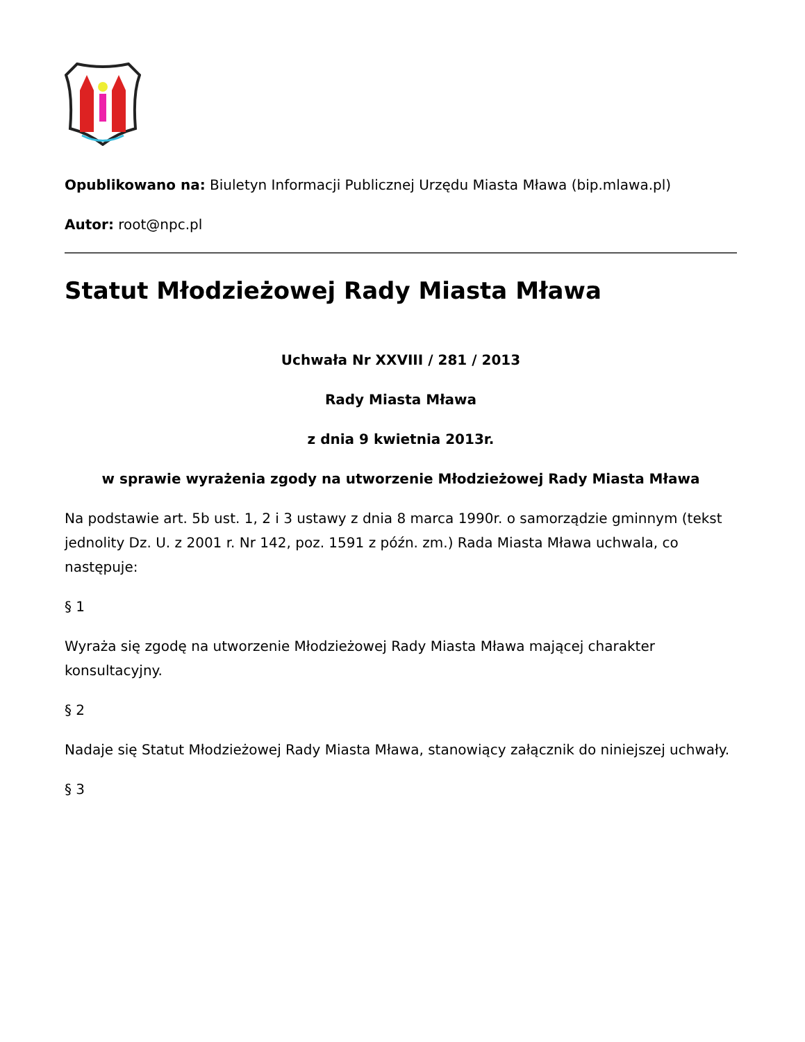Opublikowano na: Biuletyn Informacji Publicznej Urzędu Miasta Mława (bip.mlawa.pl)
Autor: root@npc.pl
Statut Młodzieżowej Rady Miasta Mława
Uchwała Nr XXVIII / 281 / 2013
Rady Miasta Mława
z dnia 9 kwietnia 2013r.
w sprawie wyrażenia zgody na utworzenie Młodzieżowej Rady Miasta Mława
Na podstawie art. 5b ust. 1, 2 i 3 ustawy z dnia 8 marca 1990r. o samorządzie gminnym (tekst jednolity Dz. U. z 2001 r. Nr 142, poz. 1591 z późn. zm.) Rada Miasta Mława uchwala, co następuje:
§ 1
Wyraża się zgodę na utworzenie Młodzieżowej Rady Miasta Mława mającej charakter konsultacyjny.
§ 2
Nadaje się Statut Młodzieżowej Rady Miasta Mława, stanowiący załącznik do niniejszej uchwały.
§ 3